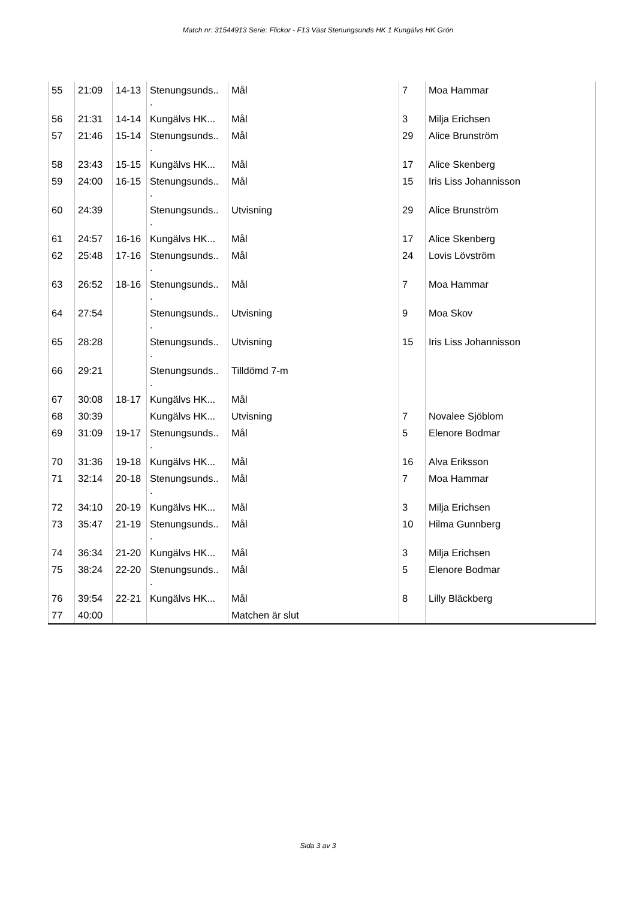Match nr: 31544913 Serie: Flickor - F13 Väst Stenungsunds HK 1 Kungälvs HK Grön
| 55 | 21:09 | 14-13 | Stenungsunds.. . | Mål | 7 | Moa Hammar |
| 56 | 21:31 | 14-14 | Kungälvs HK... | Mål | 3 | Milja Erichsen |
| 57 | 21:46 | 15-14 | Stenungsunds.. . | Mål | 29 | Alice Brunström |
| 58 | 23:43 | 15-15 | Kungälvs HK... | Mål | 17 | Alice Skenberg |
| 59 | 24:00 | 16-15 | Stenungsunds.. . | Mål | 15 | Iris Liss Johannisson |
| 60 | 24:39 | | Stenungsunds.. . | Utvisning | 29 | Alice Brunström |
| 61 | 24:57 | 16-16 | Kungälvs HK... | Mål | 17 | Alice Skenberg |
| 62 | 25:48 | 17-16 | Stenungsunds.. . | Mål | 24 | Lovis Lövström |
| 63 | 26:52 | 18-16 | Stenungsunds.. . | Mål | 7 | Moa Hammar |
| 64 | 27:54 | | Stenungsunds.. . | Utvisning | 9 | Moa Skov |
| 65 | 28:28 | | Stenungsunds.. . | Utvisning | 15 | Iris Liss Johannisson |
| 66 | 29:21 | | Stenungsunds.. . | Tilldömd 7-m | | |
| 67 | 30:08 | 18-17 | Kungälvs HK... | Mål | | |
| 68 | 30:39 | | Kungälvs HK... | Utvisning | 7 | Novalee Sjöblom |
| 69 | 31:09 | 19-17 | Stenungsunds.. . | Mål | 5 | Elenore Bodmar |
| 70 | 31:36 | 19-18 | Kungälvs HK... | Mål | 16 | Alva Eriksson |
| 71 | 32:14 | 20-18 | Stenungsunds.. . | Mål | 7 | Moa Hammar |
| 72 | 34:10 | 20-19 | Kungälvs HK... | Mål | 3 | Milja Erichsen |
| 73 | 35:47 | 21-19 | Stenungsunds.. . | Mål | 10 | Hilma Gunnberg |
| 74 | 36:34 | 21-20 | Kungälvs HK... | Mål | 3 | Milja Erichsen |
| 75 | 38:24 | 22-20 | Stenungsunds.. . | Mål | 5 | Elenore Bodmar |
| 76 | 39:54 | 22-21 | Kungälvs HK... | Mål | 8 | Lilly Bläckberg |
| 77 | 40:00 | | | Matchen är slut | | |
Sida 3 av 3